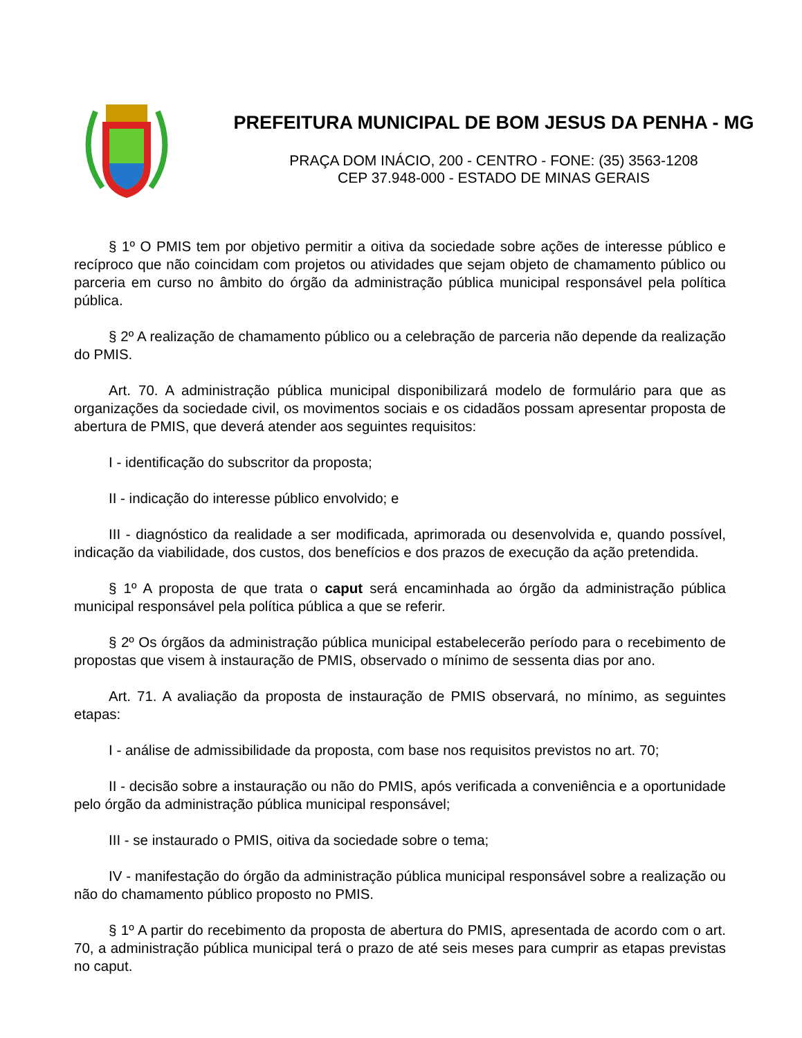PREFEITURA MUNICIPAL DE BOM JESUS DA PENHA - MG
PRAÇA DOM INÁCIO, 200 - CENTRO - FONE: (35) 3563-1208
CEP 37.948-000 - ESTADO DE MINAS GERAIS
§ 1º O PMIS tem por objetivo permitir a oitiva da sociedade sobre ações de interesse público e recíproco que não coincidam com projetos ou atividades que sejam objeto de chamamento público ou parceria em curso no âmbito do órgão da administração pública municipal responsável pela política pública.
§ 2º A realização de chamamento público ou a celebração de parceria não depende da realização do PMIS.
Art. 70. A administração pública municipal disponibilizará modelo de formulário para que as organizações da sociedade civil, os movimentos sociais e os cidadãos possam apresentar proposta de abertura de PMIS, que deverá atender aos seguintes requisitos:
I - identificação do subscritor da proposta;
II - indicação do interesse público envolvido; e
III - diagnóstico da realidade a ser modificada, aprimorada ou desenvolvida e, quando possível, indicação da viabilidade, dos custos, dos benefícios e dos prazos de execução da ação pretendida.
§ 1º A proposta de que trata o caput será encaminhada ao órgão da administração pública municipal responsável pela política pública a que se referir.
§ 2º Os órgãos da administração pública municipal estabelecerão período para o recebimento de propostas que visem à instauração de PMIS, observado o mínimo de sessenta dias por ano.
Art. 71. A avaliação da proposta de instauração de PMIS observará, no mínimo, as seguintes etapas:
I - análise de admissibilidade da proposta, com base nos requisitos previstos no art. 70;
II - decisão sobre a instauração ou não do PMIS, após verificada a conveniência e a oportunidade pelo órgão da administração pública municipal responsável;
III - se instaurado o PMIS, oitiva da sociedade sobre o tema;
IV - manifestação do órgão da administração pública municipal responsável sobre a realização ou não do chamamento público proposto no PMIS.
§ 1º A partir do recebimento da proposta de abertura do PMIS, apresentada de acordo com o art. 70, a administração pública municipal terá o prazo de até seis meses para cumprir as etapas previstas no caput.